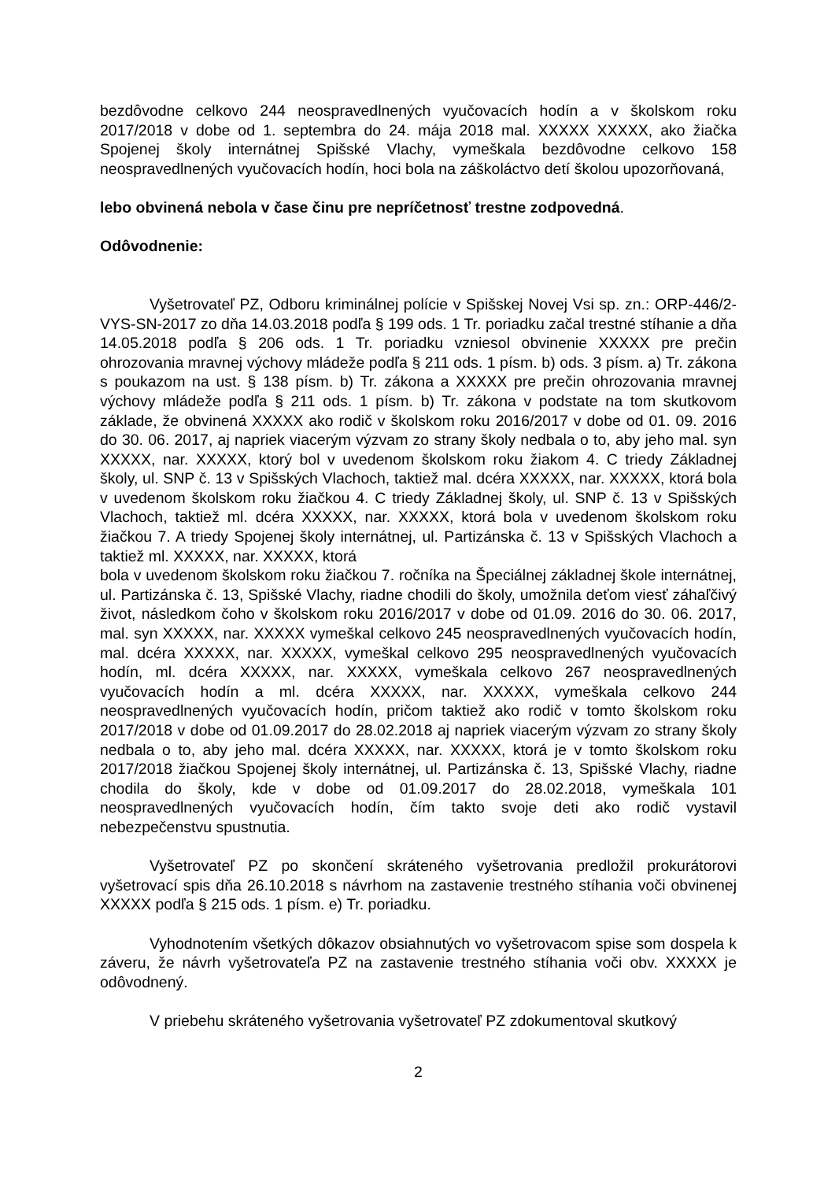bezdôvodne celkovo 244 neospravedlnených vyučovacích hodín a v školskom roku 2017/2018 v dobe od 1. septembra do 24. mája 2018 mal. XXXXX XXXXX, ako žiačka Spojenej školy internátnej Spišské Vlachy, vymeškala bezdôvodne celkovo 158 neospravedlnených vyučovacích hodín, hoci bola na záškoláctvo detí školou upozorňovaná,
lebo obvinená nebola v čase činu pre nepríčetnosť trestne zodpovedná.
Odôvodnenie:
Vyšetrovateľ PZ, Odboru kriminálnej polície v Spišskej Novej Vsi sp. zn.: ORP-446/2-VYS-SN-2017 zo dňa 14.03.2018 podľa § 199 ods. 1 Tr. poriadku začal trestné stíhanie a dňa 14.05.2018 podľa § 206 ods. 1 Tr. poriadku vzniesol obvinenie XXXXX pre prečin ohrozovania mravnej výchovy mládeže podľa § 211 ods. 1 písm. b) ods. 3 písm. a) Tr. zákona s poukazom na ust. § 138 písm. b) Tr. zákona a XXXXX pre prečin ohrozovania mravnej výchovy mládeže podľa § 211 ods. 1 písm. b) Tr. zákona v podstate na tom skutkovom základe, že obvinená XXXXX ako rodič v školskom roku 2016/2017 v dobe od 01. 09. 2016 do 30. 06. 2017, aj napriek viacerým výzvam zo strany školy nedbala o to, aby jeho mal. syn XXXXX, nar. XXXXX, ktorý bol v uvedenom školskom roku žiakom 4. C triedy Základnej školy, ul. SNP č. 13 v Spišských Vlachoch, taktiež mal. dcéra XXXXX, nar. XXXXX, ktorá bola v uvedenom školskom roku žiačkou 4. C triedy Základnej školy, ul. SNP č. 13 v Spišských Vlachoch, taktiež ml. dcéra XXXXX, nar. XXXXX, ktorá bola v uvedenom školskom roku žiačkou 7. A triedy Spojenej školy internátnej, ul. Partizánska č. 13 v Spišských Vlachoch a taktiež ml. XXXXX, nar. XXXXX, ktorá
bola v uvedenom školskom roku žiačkou 7. ročníka na Špeciálnej základnej škole internátnej, ul. Partizánska č. 13, Spišské Vlachy, riadne chodili do školy, umožnila deťom viesť záhaľčivý život, následkom čoho v školskom roku 2016/2017 v dobe od 01.09. 2016 do 30. 06. 2017, mal. syn XXXXX, nar. XXXXX vymeškal celkovo 245 neospravedlnených vyučovacích hodín, mal. dcéra XXXXX, nar. XXXXX, vymeškal celkovo 295 neospravedlnených vyučovacích hodín, ml. dcéra XXXXX, nar. XXXXX, vymeškala celkovo 267 neospravedlnených vyučovacích hodín a ml. dcéra XXXXX, nar. XXXXX, vymeškala celkovo 244 neospravedlnených vyučovacích hodín, pričom taktiež ako rodič v tomto školskom roku 2017/2018 v dobe od 01.09.2017 do 28.02.2018 aj napriek viacerým výzvam zo strany školy nedbala o to, aby jeho mal. dcéra XXXXX, nar. XXXXX, ktorá je v tomto školskom roku 2017/2018 žiačkou Spojenej školy internátnej, ul. Partizánska č. 13, Spišské Vlachy, riadne chodila do školy, kde v dobe od 01.09.2017 do 28.02.2018, vymeškala 101 neospravedlnených vyučovacích hodín, čím takto svoje deti ako rodič vystavil nebezpečenstvu spustnutia.
Vyšetrovateľ PZ po skončení skráteného vyšetrovania predložil prokurátorovi vyšetrovací spis dňa 26.10.2018 s návrhom na zastavenie trestného stíhania voči obvinenej XXXXX podľa § 215 ods. 1 písm. e) Tr. poriadku.
Vyhodnotením všetkých dôkazov obsiahnutých vo vyšetrovacom spise som dospela k záveru, že návrh vyšetrovateľa PZ na zastavenie trestného stíhania voči obv. XXXXX je odôvodnený.
V priebehu skráteného vyšetrovania vyšetrovateľ PZ zdokumentoval skutkový
2